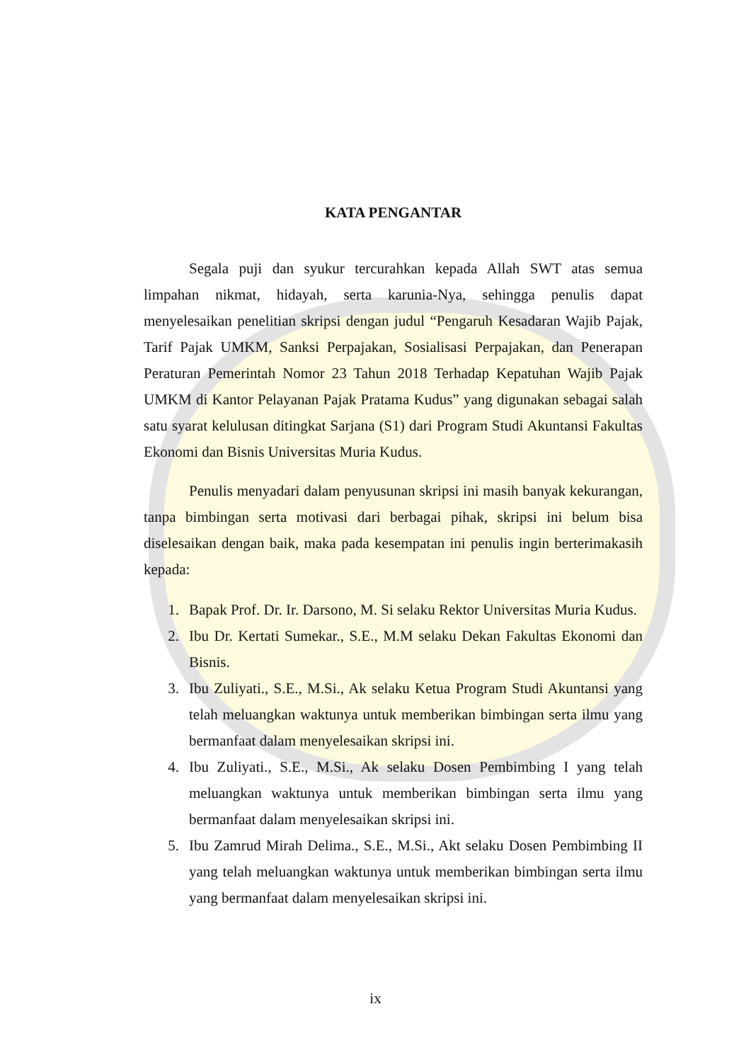KATA PENGANTAR
Segala puji dan syukur tercurahkan kepada Allah SWT atas semua limpahan nikmat, hidayah, serta karunia-Nya, sehingga penulis dapat menyelesaikan penelitian skripsi dengan judul “Pengaruh Kesadaran Wajib Pajak, Tarif Pajak UMKM, Sanksi Perpajakan, Sosialisasi Perpajakan, dan Penerapan Peraturan Pemerintah Nomor 23 Tahun 2018 Terhadap Kepatuhan Wajib Pajak UMKM di Kantor Pelayanan Pajak Pratama Kudus” yang digunakan sebagai salah satu syarat kelulusan ditingkat Sarjana (S1) dari Program Studi Akuntansi Fakultas Ekonomi dan Bisnis Universitas Muria Kudus.
Penulis menyadari dalam penyusunan skripsi ini masih banyak kekurangan, tanpa bimbingan serta motivasi dari berbagai pihak, skripsi ini belum bisa diselesaikan dengan baik, maka pada kesempatan ini penulis ingin berterimakasih kepada:
1. Bapak Prof. Dr. Ir. Darsono, M. Si selaku Rektor Universitas Muria Kudus.
2. Ibu Dr. Kertati Sumekar., S.E., M.M selaku Dekan Fakultas Ekonomi dan Bisnis.
3. Ibu Zuliyati., S.E., M.Si., Ak selaku Ketua Program Studi Akuntansi yang telah meluangkan waktunya untuk memberikan bimbingan serta ilmu yang bermanfaat dalam menyelesaikan skripsi ini.
4. Ibu Zuliyati., S.E., M.Si., Ak selaku Dosen Pembimbing I yang telah meluangkan waktunya untuk memberikan bimbingan serta ilmu yang bermanfaat dalam menyelesaikan skripsi ini.
5. Ibu Zamrud Mirah Delima., S.E., M.Si., Akt selaku Dosen Pembimbing II yang telah meluangkan waktunya untuk memberikan bimbingan serta ilmu yang bermanfaat dalam menyelesaikan skripsi ini.
ix